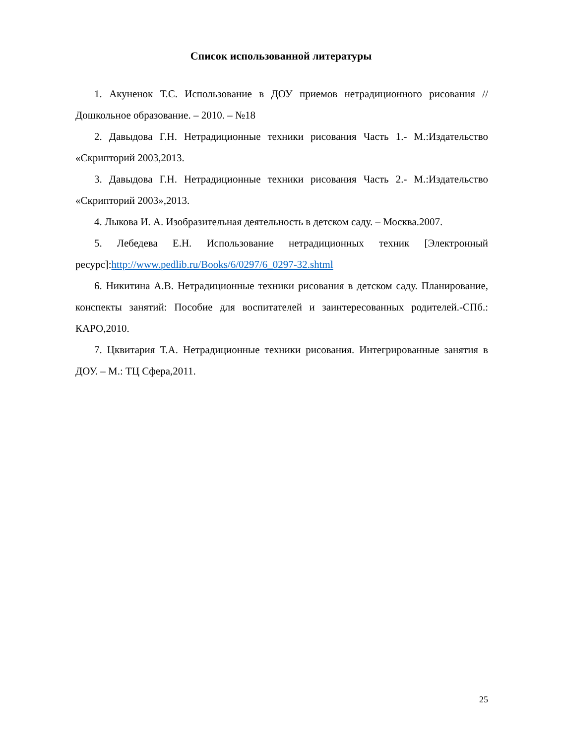Список использованной литературы
1. Акуненок Т.С. Использование в ДОУ приемов нетрадиционного рисования // Дошкольное образование. – 2010. – №18
2. Давыдова Г.Н. Нетрадиционные техники рисования Часть 1.- М.:Издательство «Скрипторий 2003,2013.
3. Давыдова Г.Н. Нетрадиционные техники рисования Часть 2.- М.:Издательство «Скрипторий 2003»,2013.
4. Лыкова И. А. Изобразительная деятельность в детском саду. – Москва.2007.
5. Лебедева Е.Н. Использование нетрадиционных техник [Электронный ресурс]:http://www.pedlib.ru/Books/6/0297/6_0297-32.shtml
6. Никитина А.В. Нетрадиционные техники рисования в детском саду. Планирование, конспекты занятий: Пособие для воспитателей и заинтересованных родителей.-СПб.: КАРО,2010.
7. Цквитария Т.А. Нетрадиционные техники рисования. Интегрированные занятия в ДОУ. – М.: ТЦ Сфера,2011.
25